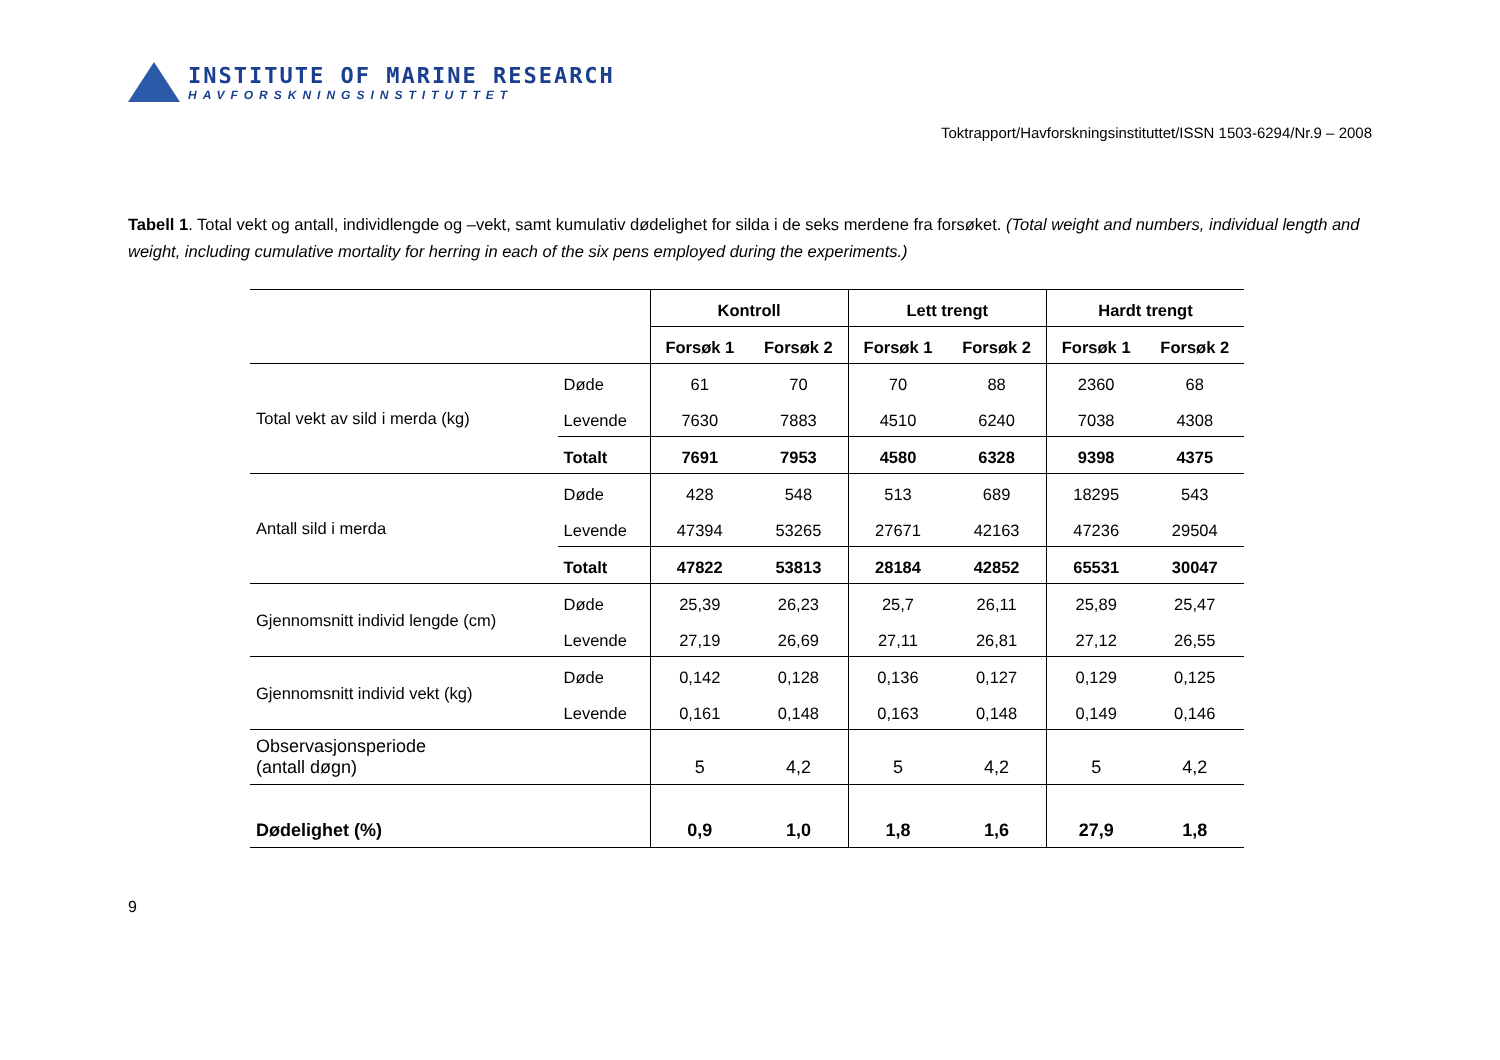INSTITUTE OF MARINE RESEARCH
HAVFORSKNINGSINSTITUTTET
Toktrapport/Havforskningsinstituttet/ISSN 1503-6294/Nr.9 – 2008
Tabell 1. Total vekt og antall, individlengde og –vekt, samt kumulativ dødelighet for silda i de seks merdene fra forsøket. (Total weight and numbers, individual length and weight, including cumulative mortality for herring in each of the six pens employed during the experiments.)
| | | Kontroll | | Lett trengt | | Hardt trengt | |
| --- | --- | --- | --- | --- | --- | --- | --- |
| | | Forsøk 1 | Forsøk 2 | Forsøk 1 | Forsøk 2 | Forsøk 1 | Forsøk 2 |
| Total vekt av sild i merda (kg) | Døde | 61 | 70 | 70 | 88 | 2360 | 68 |
| | Levende | 7630 | 7883 | 4510 | 6240 | 7038 | 4308 |
| | Totalt | 7691 | 7953 | 4580 | 6328 | 9398 | 4375 |
| Antall sild i merda | Døde | 428 | 548 | 513 | 689 | 18295 | 543 |
| | Levende | 47394 | 53265 | 27671 | 42163 | 47236 | 29504 |
| | Totalt | 47822 | 53813 | 28184 | 42852 | 65531 | 30047 |
| Gjennomsnitt individ lengde (cm) | Døde | 25,39 | 26,23 | 25,7 | 26,11 | 25,89 | 25,47 |
| | Levende | 27,19 | 26,69 | 27,11 | 26,81 | 27,12 | 26,55 |
| Gjennomsnitt individ vekt (kg) | Døde | 0,142 | 0,128 | 0,136 | 0,127 | 0,129 | 0,125 |
| | Levende | 0,161 | 0,148 | 0,163 | 0,148 | 0,149 | 0,146 |
| Observasjonsperiode (antall døgn) | | 5 | 4,2 | 5 | 4,2 | 5 | 4,2 |
| Dødelighet (%) | | 0,9 | 1,0 | 1,8 | 1,6 | 27,9 | 1,8 |
9